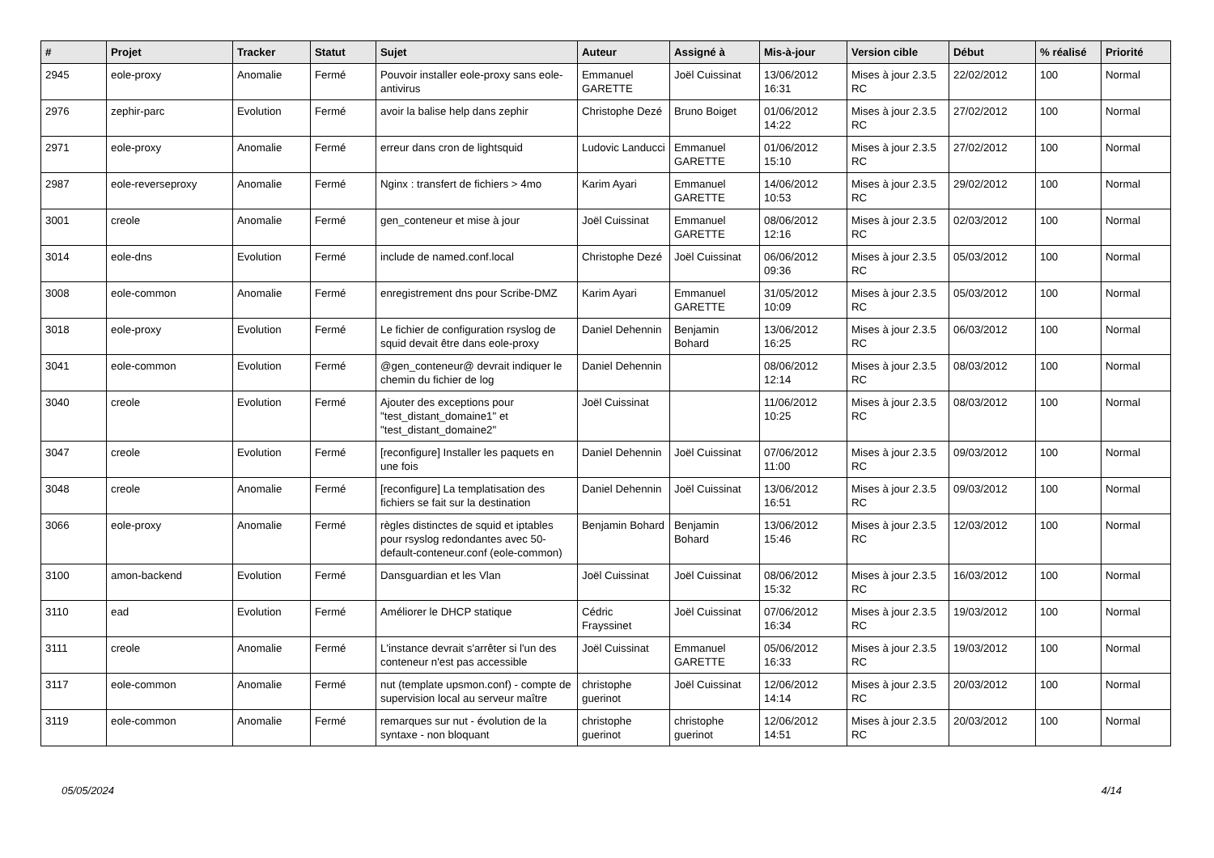| # | Projet | Tracker | Statut | Sujet | Auteur | Assigné à | Mis-à-jour | Version cible | Début | % réalisé | Priorité |
| --- | --- | --- | --- | --- | --- | --- | --- | --- | --- | --- | --- |
| 2945 | eole-proxy | Anomalie | Fermé | Pouvoir installer eole-proxy sans eole-antivirus | Emmanuel GARETTE | Joël Cuissinat | 13/06/2012 16:31 | Mises à jour 2.3.5 RC | 22/02/2012 | 100 | Normal |
| 2976 | zephir-parc | Evolution | Fermé | avoir la balise help dans zephir | Christophe Dezé | Bruno Boiget | 01/06/2012 14:22 | Mises à jour 2.3.5 RC | 27/02/2012 | 100 | Normal |
| 2971 | eole-proxy | Anomalie | Fermé | erreur dans cron de lightsquid | Ludovic Landucci | Emmanuel GARETTE | 01/06/2012 15:10 | Mises à jour 2.3.5 RC | 27/02/2012 | 100 | Normal |
| 2987 | eole-reverseproxy | Anomalie | Fermé | Nginx : transfert de fichiers > 4mo | Karim Ayari | Emmanuel GARETTE | 14/06/2012 10:53 | Mises à jour 2.3.5 RC | 29/02/2012 | 100 | Normal |
| 3001 | creole | Anomalie | Fermé | gen_conteneur et mise à jour | Joël Cuissinat | Emmanuel GARETTE | 08/06/2012 12:16 | Mises à jour 2.3.5 RC | 02/03/2012 | 100 | Normal |
| 3014 | eole-dns | Evolution | Fermé | include de named.conf.local | Christophe Dezé | Joël Cuissinat | 06/06/2012 09:36 | Mises à jour 2.3.5 RC | 05/03/2012 | 100 | Normal |
| 3008 | eole-common | Anomalie | Fermé | enregistrement dns pour Scribe-DMZ | Karim Ayari | Emmanuel GARETTE | 31/05/2012 10:09 | Mises à jour 2.3.5 RC | 05/03/2012 | 100 | Normal |
| 3018 | eole-proxy | Evolution | Fermé | Le fichier de configuration rsyslog de squid devait être dans eole-proxy | Daniel Dehennin | Benjamin Bohard | 13/06/2012 16:25 | Mises à jour 2.3.5 RC | 06/03/2012 | 100 | Normal |
| 3041 | eole-common | Evolution | Fermé | @gen_conteneur@ devrait indiquer le chemin du fichier de log | Daniel Dehennin | | 08/06/2012 12:14 | Mises à jour 2.3.5 RC | 08/03/2012 | 100 | Normal |
| 3040 | creole | Evolution | Fermé | Ajouter des exceptions pour "test_distant_domaine1" et "test_distant_domaine2" | Joël Cuissinat | | 11/06/2012 10:25 | Mises à jour 2.3.5 RC | 08/03/2012 | 100 | Normal |
| 3047 | creole | Evolution | Fermé | [reconfigure] Installer les paquets en une fois | Daniel Dehennin | Joël Cuissinat | 07/06/2012 11:00 | Mises à jour 2.3.5 RC | 09/03/2012 | 100 | Normal |
| 3048 | creole | Anomalie | Fermé | [reconfigure] La templatisation des fichiers se fait sur la destination | Daniel Dehennin | Joël Cuissinat | 13/06/2012 16:51 | Mises à jour 2.3.5 RC | 09/03/2012 | 100 | Normal |
| 3066 | eole-proxy | Anomalie | Fermé | règles distinctes de squid et iptables pour rsyslog redondantes avec 50-default-conteneur.conf (eole-common) | Benjamin Bohard | Benjamin Bohard | 13/06/2012 15:46 | Mises à jour 2.3.5 RC | 12/03/2012 | 100 | Normal |
| 3100 | amon-backend | Evolution | Fermé | Dansguardian et les Vlan | Joël Cuissinat | Joël Cuissinat | 08/06/2012 15:32 | Mises à jour 2.3.5 RC | 16/03/2012 | 100 | Normal |
| 3110 | ead | Evolution | Fermé | Améliorer le DHCP statique | Cédric Frayssinet | Joël Cuissinat | 07/06/2012 16:34 | Mises à jour 2.3.5 RC | 19/03/2012 | 100 | Normal |
| 3111 | creole | Anomalie | Fermé | L'instance devrait s'arrêter si l'un des conteneur n'est pas accessible | Joël Cuissinat | Emmanuel GARETTE | 05/06/2012 16:33 | Mises à jour 2.3.5 RC | 19/03/2012 | 100 | Normal |
| 3117 | eole-common | Anomalie | Fermé | nut (template upsmon.conf) - compte de supervision local au serveur maître | christophe guerinot | Joël Cuissinat | 12/06/2012 14:14 | Mises à jour 2.3.5 RC | 20/03/2012 | 100 | Normal |
| 3119 | eole-common | Anomalie | Fermé | remarques sur nut - évolution de la syntaxe - non bloquant | christophe guerinot | christophe guerinot | 12/06/2012 14:51 | Mises à jour 2.3.5 RC | 20/03/2012 | 100 | Normal |
05/05/2024 4/14